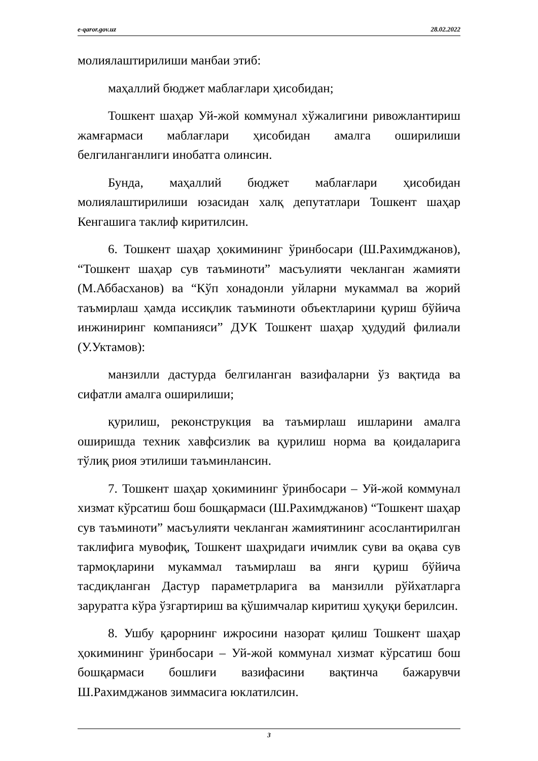e-qaror.gov.uz 28.02.2022
молиялаштирилиши манбаи этиб:
маҳаллий бюджет маблағлари ҳисобидан;
Тошкент шаҳар Уй-жой коммунал хўжалигини ривожлантириш жамғармаси маблағлари ҳисобидан амалга оширилиши белгиланганлиги инобатга олинсин.
Бунда, маҳаллий бюджет маблағлари ҳисобидан молиялаштирилиши юзасидан халқ депутатлари Тошкент шаҳар Кенгашига таклиф киритилсин.
6. Тошкент шаҳар ҳокимининг ўринбосари (Ш.Рахимджанов), “Тошкент шаҳар сув таъминоти” масъулияти чекланган жамияти (М.Аббасханов) ва “Кўп хонадонли уйларни мукаммал ва жорий таъмирлаш ҳамда иссиқлик таъминоти объектларини қуриш бўйича инжиниринг компанияси” ДУК Тошкент шаҳар ҳудудий филиали (У.Уктамов):
манзилли дастурда белгиланган вазифаларни ўз вақтида ва сифатли амалга оширилиши;
қурилиш, реконструкция ва таъмирлаш ишларини амалга оширишда техник хавфсизлик ва қурилиш норма ва қоидаларига тўлиқ риоя этилиши таъминлансин.
7. Тошкент шаҳар ҳокимининг ўринбосари – Уй-жой коммунал хизмат кўрсатиш бош бошқармаси (Ш.Рахимджанов) “Тошкент шаҳар сув таъминоти” масъулияти чекланган жамиятининг асослантирилган таклифига мувофиқ, Тошкент шаҳридаги ичимлик суви ва оқава сув тармоқларини мукаммал таъмирлаш ва янги қуриш бўйича тасдиқланган Дастур параметрларига ва манзилли рўйхатларга заруратга кўра ўзгартириш ва қўшимчалар киритиш ҳуқуқи берилсин.
8. Ушбу қарорнинг ижросини назорат қилиш Тошкент шаҳар ҳокимининг ўринбосари – Уй-жой коммунал хизмат кўрсатиш бош бошқармаси бошлиғи вазифасини вақтинча бажарувчи Ш.Рахимджанов зиммасига юклатилсин.
3